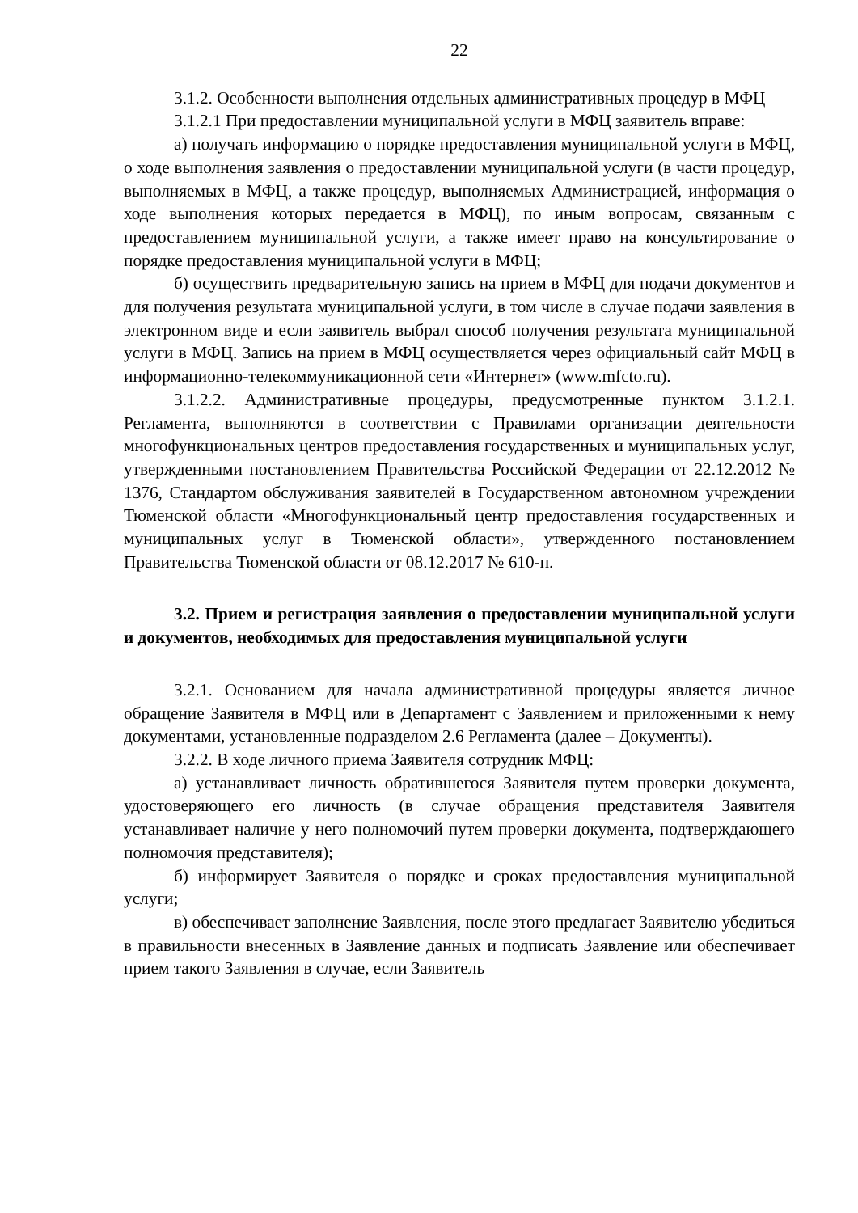22
3.1.2. Особенности выполнения отдельных административных процедур в МФЦ
3.1.2.1 При предоставлении муниципальной услуги в МФЦ заявитель вправе:
а) получать информацию о порядке предоставления муниципальной услуги в МФЦ, о ходе выполнения заявления о предоставлении муниципальной услуги (в части процедур, выполняемых в МФЦ, а также процедур, выполняемых Администрацией, информация о ходе выполнения которых передается в МФЦ), по иным вопросам, связанным с предоставлением муниципальной услуги, а также имеет право на консультирование о порядке предоставления муниципальной услуги в МФЦ;
б) осуществить предварительную запись на прием в МФЦ для подачи документов и для получения результата муниципальной услуги, в том числе в случае подачи заявления в электронном виде и если заявитель выбрал способ получения результата муниципальной услуги в МФЦ. Запись на прием в МФЦ осуществляется через официальный сайт МФЦ в информационно-телекоммуникационной сети «Интернет» (www.mfcto.ru).
3.1.2.2. Административные процедуры, предусмотренные пунктом 3.1.2.1. Регламента, выполняются в соответствии с Правилами организации деятельности многофункциональных центров предоставления государственных и муниципальных услуг, утвержденными постановлением Правительства Российской Федерации от 22.12.2012 № 1376, Стандартом обслуживания заявителей в Государственном автономном учреждении Тюменской области «Многофункциональный центр предоставления государственных и муниципальных услуг в Тюменской области», утвержденного постановлением Правительства Тюменской области от 08.12.2017 № 610-п.
3.2. Прием и регистрация заявления о предоставлении муниципальной услуги и документов, необходимых для предоставления муниципальной услуги
3.2.1. Основанием для начала административной процедуры является личное обращение Заявителя в МФЦ или в Департамент с Заявлением и приложенными к нему документами, установленные подразделом 2.6 Регламента (далее – Документы).
3.2.2. В ходе личного приема Заявителя сотрудник МФЦ:
а) устанавливает личность обратившегося Заявителя путем проверки документа, удостоверяющего его личность (в случае обращения представителя Заявителя устанавливает наличие у него полномочий путем проверки документа, подтверждающего полномочия представителя);
б) информирует Заявителя о порядке и сроках предоставления муниципальной услуги;
в) обеспечивает заполнение Заявления, после этого предлагает Заявителю убедиться в правильности внесенных в Заявление данных и подписать Заявление или обеспечивает прием такого Заявления в случае, если Заявитель